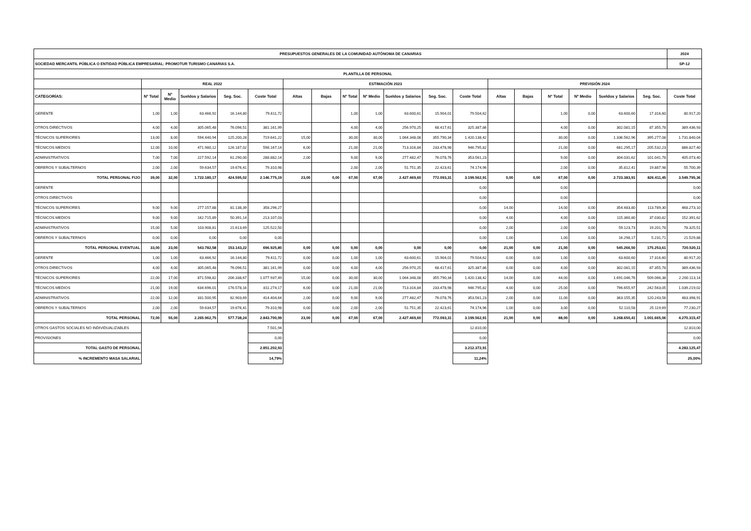| PRESUPUESTOS GENERALES DE LA COMUNIDAD AUTÓNOMA DE CANARIAS | | | | | | | | | | | | | | | | | | | 2024 |
| SOCIEDAD MERCANTIL PÚBLICA O ENTIDAD PÚBLICA EMPRESARIAL: PROMOTUR TURISMO CANARIAS S.A. | | | | | | | | | | | | | | | | | | | SP-12 |
| PLANTILLA DE PERSONAL | | | | | | | | | | | | | | | | | | | |
| | REAL 2022 | | | | | ESTIMACIÓN 2023 | | | | | | | PREVISIÓN 2024 | | | | | | |
| CATEGORÍAS: | Nº Total | Nº Medio | Sueldos y Salarios | Seg. Soc. | Coste Total | Altas | Bajas | Nº Total | Nº Medio | Sueldos y Salarios | Seg. Soc. | Coste Total | Altas | Bajas | Nº Total | Nº Medio | Sueldos y Salarios | Seg. Soc. | Coste Total |
| GERENTE | 1,00 | 1,00 | 63.466,92 | 16.144,80 | 79.611,72 | | | 1,00 | 1,00 | 63.600,61 | 15.904,01 | 79.504,62 | | | 1,00 | 0,00 | 63.600,60 | 17.316,60 | 80.917,20 |
| OTROS DIRECTIVOS | 4,00 | 4,00 | 305.065,48 | 76.096,51 | 381.161,99 | | | 4,00 | 4,00 | 256.970,25 | 68.417,61 | 325.387,86 | | | 4,00 | 0,00 | 302.081,15 | 87.355,78 | 389.436,93 |
| TÉCNICOS SUPERIORES | 13,00 | 8,00 | 594.440,94 | 125.200,28 | 719.641,22 | 15,00 | | 30,00 | 30,00 | 1.064.348,08 | 355.790,34 | 1.420.138,42 | | | 30,00 | 0,00 | 1.336.562,96 | 395.277,08 | 1.731.840,04 |
| TÉCNICOS MEDIOS | 12,00 | 10,00 | 471.980,12 | 126.187,02 | 598.167,14 | 6,00 | | 21,00 | 21,00 | 713.316,84 | 233.478,98 | 946.795,82 | | | 21,00 | 0,00 | 681.295,17 | 205.532,23 | 886.827,40 |
| ADMINISTRATIVOS | 7,00 | 7,00 | 227.592,14 | 61.290,00 | 288.882,14 | 2,00 | | 9,00 | 9,00 | 277.482,47 | 76.078,76 | 353.561,23 | | | 9,00 | 0,00 | 304.031,62 | 101.041,78 | 405.073,40 |
| OBREROS Y SUBALTERNOS | 2,00 | 2,00 | 59.634,57 | 19.676,41 | 79.310,98 | | | 2,00 | 2,00 | 51.751,35 | 22.423,61 | 74.174,96 | | | 2,00 | 0,00 | 35.812,41 | 19.887,98 | 55.700,39 |
| TOTAL PERSONAL FIJO | 39,00 | 32,00 | 1.722.180,17 | 424.595,02 | 2.146.775,19 | 23,00 | 0,00 | 67,00 | 67,00 | 2.427.469,60 | 772.093,31 | 3.199.562,91 | 0,00 | 0,00 | 67,00 | 0,00 | 2.723.383,91 | 826.411,45 | 3.549.795,36 |
| GERENTE | | | | | | | | | | | | 0,00 | | | 0,00 | | | | 0,00 |
| OTROS DIRECTIVOS | | | | | | | | | | | | 0,00 | | | 0,00 | | | | 0,00 |
| TÉCNICOS SUPERIORES | 9,00 | 9,00 | 277.157,88 | 81.138,39 | 358.296,27 | | | | | | | 0,00 | 14,00 | | 14,00 | 0,00 | 354.483,80 | 113.789,30 | 468.273,10 |
| TÉCNICOS MEDIOS | 9,00 | 9,00 | 162.715,89 | 50.391,14 | 213.107,03 | | | | | | | 0,00 | 4,00 | | 4,00 | 0,00 | 115.360,80 | 37.030,82 | 152.391,62 |
| ADMINISTRATIVOS | 15,00 | 5,00 | 103.908,81 | 21.613,69 | 125.522,50 | | | | | | | 0,00 | 2,00 | | 2,00 | 0,00 | 59.123,73 | 19.201,78 | 78.325,51 |
| OBREROS Y SUBALTERNOS | 0,00 | 0,00 | 0,00 | 0,00 | 0,00 | | | | | | | 0,00 | 1,00 | | 1,00 | 0,00 | 16.298,17 | 5.231,71 | 21.529,88 |
| TOTAL PERSONAL EVENTUAL | 33,00 | 23,00 | 543.782,58 | 153.143,22 | 696.925,80 | 0,00 | 0,00 | 0,00 | 0,00 | 0,00 | 0,00 | 0,00 | 21,00 | 0,00 | 21,00 | 0,00 | 545.266,50 | 175.253,61 | 720.520,11 |
| GERENTE | 1,00 | 1,00 | 63.466,92 | 16.144,80 | 79.611,72 | 0,00 | 0,00 | 1,00 | 1,00 | 63.600,61 | 15.904,01 | 79.504,62 | 0,00 | 0,00 | 1,00 | 0,00 | 63.600,60 | 17.316,60 | 80.917,20 |
| OTROS DIRECTIVOS | 4,00 | 4,00 | 305.065,48 | 76.096,51 | 381.161,99 | 0,00 | 0,00 | 4,00 | 4,00 | 256.970,25 | 68.417,61 | 325.387,86 | 0,00 | 0,00 | 4,00 | 0,00 | 302.081,15 | 87.355,78 | 389.436,93 |
| TÉCNICOS SUPERIORES | 22,00 | 17,00 | 871.598,82 | 206.338,67 | 1.077.937,49 | 15,00 | 0,00 | 30,00 | 30,00 | 1.064.348,08 | 355.790,34 | 1.420.138,42 | 14,00 | 0,00 | 44,00 | 0,00 | 1.691.046,76 | 509.066,38 | 2.200.113,14 |
| TÉCNICOS MEDIOS | 21,00 | 19,00 | 634.696,01 | 176.578,16 | 811.274,17 | 6,00 | 0,00 | 21,00 | 21,00 | 713.316,84 | 233.478,98 | 946.795,82 | 4,00 | 0,00 | 25,00 | 0,00 | 796.655,97 | 242.563,05 | 1.039.219,02 |
| ADMINISTRATIVOS | 22,00 | 12,00 | 331.500,95 | 82.903,69 | 414.404,64 | 2,00 | 0,00 | 9,00 | 9,00 | 277.482,47 | 76.078,76 | 353.561,23 | 2,00 | 0,00 | 11,00 | 0,00 | 363.155,35 | 120.243,56 | 483.398,91 |
| OBREROS Y SUBALTERNOS | 2,00 | 2,00 | 59.634,57 | 19.676,41 | 79.310,98 | 0,00 | 0,00 | 2,00 | 2,00 | 51.751,35 | 22.423,61 | 74.174,96 | 1,00 | 0,00 | 3,00 | 0,00 | 52.110,58 | 25.119,69 | 77.230,27 |
| TOTAL PERSONAL | 72,00 | 55,00 | 2.265.962,75 | 577.738,24 | 2.843.700,99 | 23,00 | 0,00 | 67,00 | 67,00 | 2.427.469,60 | 772.093,31 | 3.199.562,91 | 21,00 | 0,00 | 88,00 | 0,00 | 3.268.650,41 | 1.001.665,06 | 4.270.315,47 |
| OTROS GASTOS SOCIALES NO INDIVIDUALIZABLES | | | | | 7.501,94 | | | | | | | 12.810,00 | | | | | | | 12.810,00 |
| PROVISIONES | | | | | 0,00 | | | | | | | 0,00 | | | | | | | 0,00 |
| TOTAL GASTO DE PERSONAL | | | | | 2.851.202,93 | | | | | | | 3.212.372,91 | | | | | | | 4.283.125,47 |
| % INCREMENTO MASA SALARIAL | | | | | 14,79% | | | | | | | 11,24% | | | | | | | 25,00% |